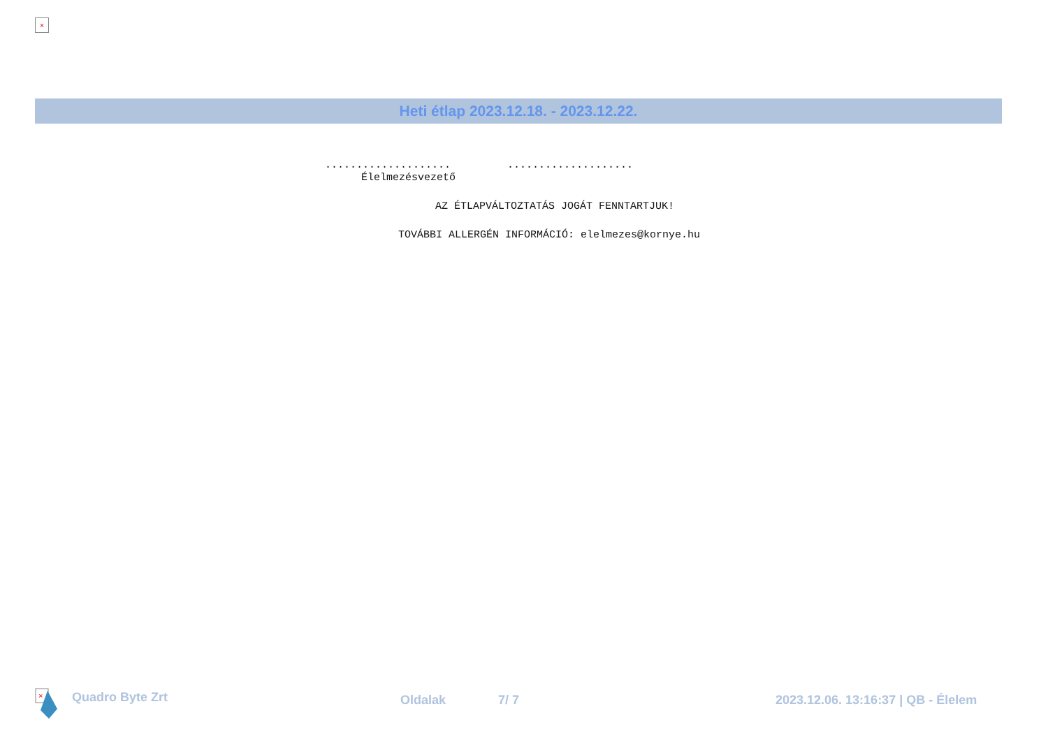×
Heti étlap 2023.12.18. - 2023.12.22.
.................... ....................
Élelmezésvezető
AZ ÉTLAPVÁLTOZTATÁS JOGÁT FENNTARTJUK!
TOVÁBBI ALLERGÉN INFORMÁCIÓ: elelmezes@kornye.hu
×
Quadro Byte Zrt Oldalak 7/ 7
2023.12.06. 13:16:37 | QB - Élelem